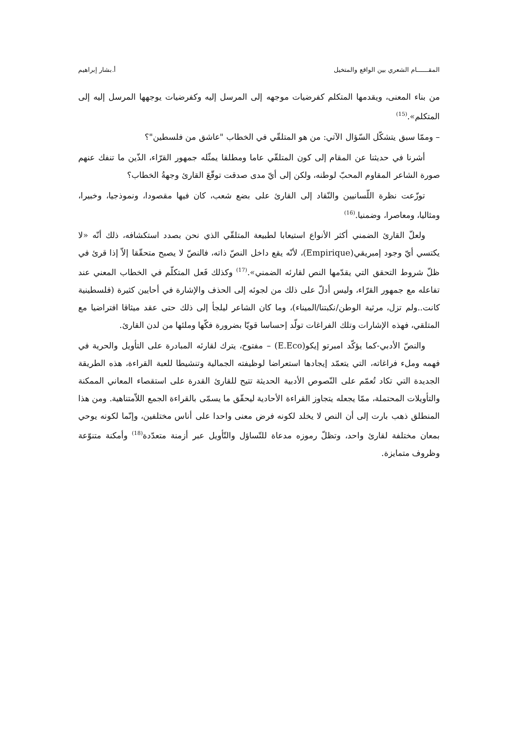المقــــــام الشعري بين الواقع والمتخيل أ.بشار إبراهيم
من بناء المعنى، ويقدمها المتكلم كفرضيات موجهه إلى المرسل إليه وكفرضيات يوجهها المرسل إليه إلى المتكلم».<sup>(15)</sup>
– وممّا سبق يتشكّل السّؤال الآتي: من هو المتلقّي في الخطاب "عاشق من فلسطين"؟
أشرنا في حديثنا عن المقام إلى كون المتلقّي عاما ومطلقا يمثّله جمهور القرّاء، الذّين ما تنفك عنهم صورة الشاعر المقاوم المحبّ لوطنه، ولكن إلى أيّ مدى صدقت توقّعَ القارئ وجهةُ الخطاب؟
توزّعت نظرة اللّسانيين والنّقاد إلى القارئ على بضع شعب، كان فيها مقصودا، ونموذجيا، وخبيرا، ومثاليا، ومعاصرا، وضمنيا.<sup>(16)</sup>
ولعلّ القارئ الضمني أكثر الأنواع استيعابا لطبيعة المتلقّي الذي نحن بصدد استكشافه، ذلك أنّه «لا يكتسي أيّ وجود إمبريقي(Empirique)، لأنّه يقع داخل النصّ ذاته، فالنصّ لا يصبح متحقّقا إلاّ إذا قرئ في ظلّ شروط التحقق التي يقدّمها النص لقارئه الضمني».<sup>(17)</sup> وكذلك فَعل المتكلّم في الخطاب المعني عند تفاعله مع جمهور القرّاء، وليس أدلّ على ذلك من لجوئه إلى الحذف والإشارة في أحايين كثيرة (فلسطينية كانت..ولم تزل، مرثية الوطن/نكبتنا/الميناء)، وما كان الشاعر ليلجأ إلى ذلك حتى عقد ميثاقا افتراضيا مع المتلقي، فهذه الإشارات وتلك الفراغات تولّد إحساسا قويّا بضرورة فكّها وملئها من لدن القارئ.
والنصّ الأدبي-كما يؤكّد امبرتو إيكو(E.Eco) – مفتوح، يترك لقارئه المبادرة على التأويل والحرية في فهمه وملء فراغاته، التي يتعمّد إيجادها استعراضا لوظيفته الجمالية وتنشيطا للعبة القراءة، هذه الطريقة الجديدة التي تكاد تُعمّم على النّصوص الأدبية الحديثة تتيح للقارئ القدرة على استقصاء المعاني الممكنة والتأويلات المحتملة، ممّا يجعله يتجاوز القراءة الأحادية ليحقّق ما يسمّى بالقراءة الجمع اللاّمتناهية. ومن هذا المنطلق ذهب بارت إلى أن النص لا يخلد لكونه فرض معنى واحدا على أناس مختلفين، وإنّما لكونه يوحي بمعان مختلفة لقارئ واحد، وتظلّ رموزه مدعاة للتّساؤل والتّأويل عبر أزمنة متعدّدة<sup>(18)</sup> وأمكنة متنوّعة وظروف متمايزة.